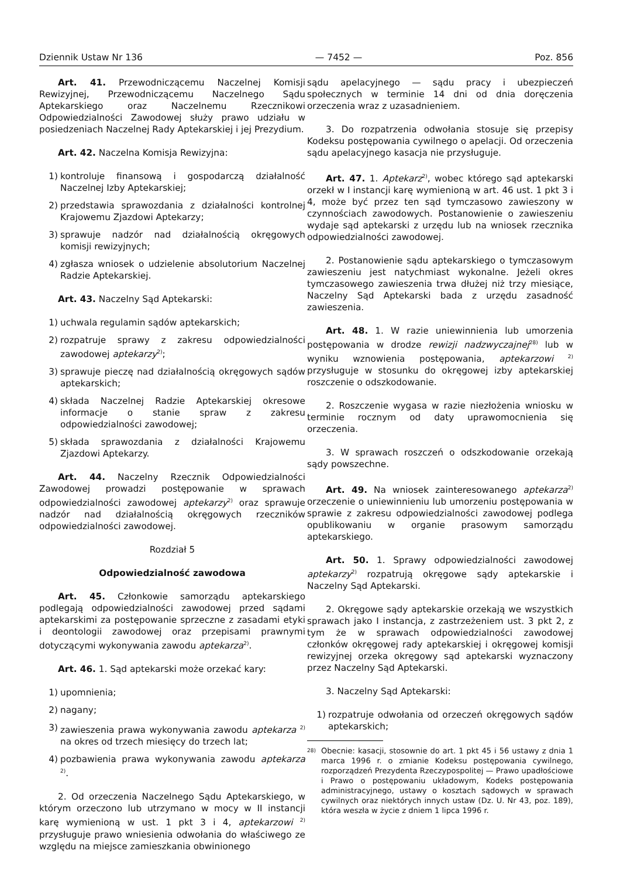Dziennik Ustaw Nr 136 — 7452 — Poz. 856
Art. 41. Przewodniczącemu Naczelnej Komisji Rewizyjnej, Przewodniczącemu Naczelnego Sądu Aptekarskiego oraz Naczelnemu Rzecznikowi Odpowiedzialności Zawodowej służy prawo udziału w posiedzeniach Naczelnej Rady Aptekarskiej i jej Prezydium.
Art. 42. Naczelna Komisja Rewizyjna:
1) kontroluje finansową i gospodarczą działalność Naczelnej Izby Aptekarskiej;
2) przedstawia sprawozdania z działalności kontrolnej Krajowemu Zjazdowi Aptekarzy;
3) sprawuje nadzór nad działalnością okręgowych komisji rewizyjnych;
4) zgłasza wniosek o udzielenie absolutorium Naczelnej Radzie Aptekarskiej.
Art. 43. Naczelny Sąd Aptekarski:
1) uchwala regulamin sądów aptekarskich;
2) rozpatruje sprawy z zakresu odpowiedzialności zawodowej aptekarzy<sup>2)</sup>;
3) sprawuje pieczę nad działalnością okręgowych sądów aptekarskich;
4) składa Naczelnej Radzie Aptekarskiej okresowe informacje o stanie spraw z zakresu odpowiedzialności zawodowej;
5) składa sprawozdania z działalności Krajowemu Zjazdowi Aptekarzy.
Art. 44. Naczelny Rzecznik Odpowiedzialności Zawodowej prowadzi postępowanie w sprawach odpowiedzialności zawodowej aptekarzy<sup>2)</sup> oraz sprawuje nadzór nad działalnością okręgowych rzeczników odpowiedzialności zawodowej.
Rozdział 5
Odpowiedzialność zawodowa
Art. 45. Członkowie samorządu aptekarskiego podlegają odpowiedzialności zawodowej przed sądami aptekarskimi za postępowanie sprzeczne z zasadami etyki i deontologii zawodowej oraz przepisami prawnymi dotyczącymi wykonywania zawodu aptekarza<sup>2)</sup>.
Art. 46. 1. Sąd aptekarski może orzekać kary:
1) upomnienia;
2) nagany;
3) zawieszenia prawa wykonywania zawodu aptekarza <sup>2)</sup> na okres od trzech miesięcy do trzech lat;
4) pozbawienia prawa wykonywania zawodu aptekarza <sup>2)</sup>.
2. Od orzeczenia Naczelnego Sądu Aptekarskiego, w którym orzeczono lub utrzymano w mocy w II instancji karę wymienioną w ust. 1 pkt 3 i 4, aptekarzowi <sup>2)</sup> przysługuje prawo wniesienia odwołania do właściwego ze względu na miejsce zamieszkania obwinionego
sądu apelacyjnego — sądu pracy i ubezpieczeń społecznych w terminie 14 dni od dnia doręczenia orzeczenia wraz z uzasadnieniem.
3. Do rozpatrzenia odwołania stosuje się przepisy Kodeksu postępowania cywilnego o apelacji. Od orzeczenia sądu apelacyjnego kasacja nie przysługuje.
Art. 47. 1. Aptekarz<sup>2)</sup>, wobec którego sąd aptekarski orzekł w I instancji karę wymienioną w art. 46 ust. 1 pkt 3 i 4, może być przez ten sąd tymczasowo zawieszony w czynnościach zawodowych. Postanowienie o zawieszeniu wydaje sąd aptekarski z urzędu lub na wniosek rzecznika odpowiedzialności zawodowej.
2. Postanowienie sądu aptekarskiego o tymczasowym zawieszeniu jest natychmiast wykonalne. Jeżeli okres tymczasowego zawieszenia trwa dłużej niż trzy miesiące, Naczelny Sąd Aptekarski bada z urzędu zasadność zawieszenia.
Art. 48. 1. W razie uniewinnienia lub umorzenia postępowania w drodze rewizji nadzwyczajnej<sup>28)</sup> lub w wyniku wznowienia postępowania, aptekarzowi <sup>2)</sup> przysługuje w stosunku do okręgowej izby aptekarskiej roszczenie o odszkodowanie.
2. Roszczenie wygasa w razie niezłożenia wniosku w terminie rocznym od daty uprawomocnienia się orzeczenia.
3. W sprawach roszczeń o odszkodowanie orzekają sądy powszechne.
Art. 49. Na wniosek zainteresowanego aptekarza<sup>2)</sup> orzeczenie o uniewinnieniu lub umorzeniu postępowania w sprawie z zakresu odpowiedzialności zawodowej podlega opublikowaniu w organie prasowym samorządu aptekarskiego.
Art. 50. 1. Sprawy odpowiedzialności zawodowej aptekarzy<sup>2)</sup> rozpatrują okręgowe sądy aptekarskie i Naczelny Sąd Aptekarski.
2. Okręgowe sądy aptekarskie orzekają we wszystkich sprawach jako I instancja, z zastrzeżeniem ust. 3 pkt 2, z tym że w sprawach odpowiedzialności zawodowej członków okręgowej rady aptekarskiej i okręgowej komisji rewizyjnej orzeka okręgowy sąd aptekarski wyznaczony przez Naczelny Sąd Aptekarski.
3. Naczelny Sąd Aptekarski:
1) rozpatruje odwołania od orzeczeń okręgowych sądów aptekarskich;
<sup>28)</sup> Obecnie: kasacji, stosownie do art. 1 pkt 45 i 56 ustawy z dnia 1 marca 1996 r. o zmianie Kodeksu postępowania cywilnego, rozporządzeń Prezydenta Rzeczypospolitej — Prawo upadłościowe i Prawo o postępowaniu układowym, Kodeks postępowania administracyjnego, ustawy o kosztach sądowych w sprawach cywilnych oraz niektórych innych ustaw (Dz. U. Nr 43, poz. 189), która weszła w życie z dniem 1 lipca 1996 r.